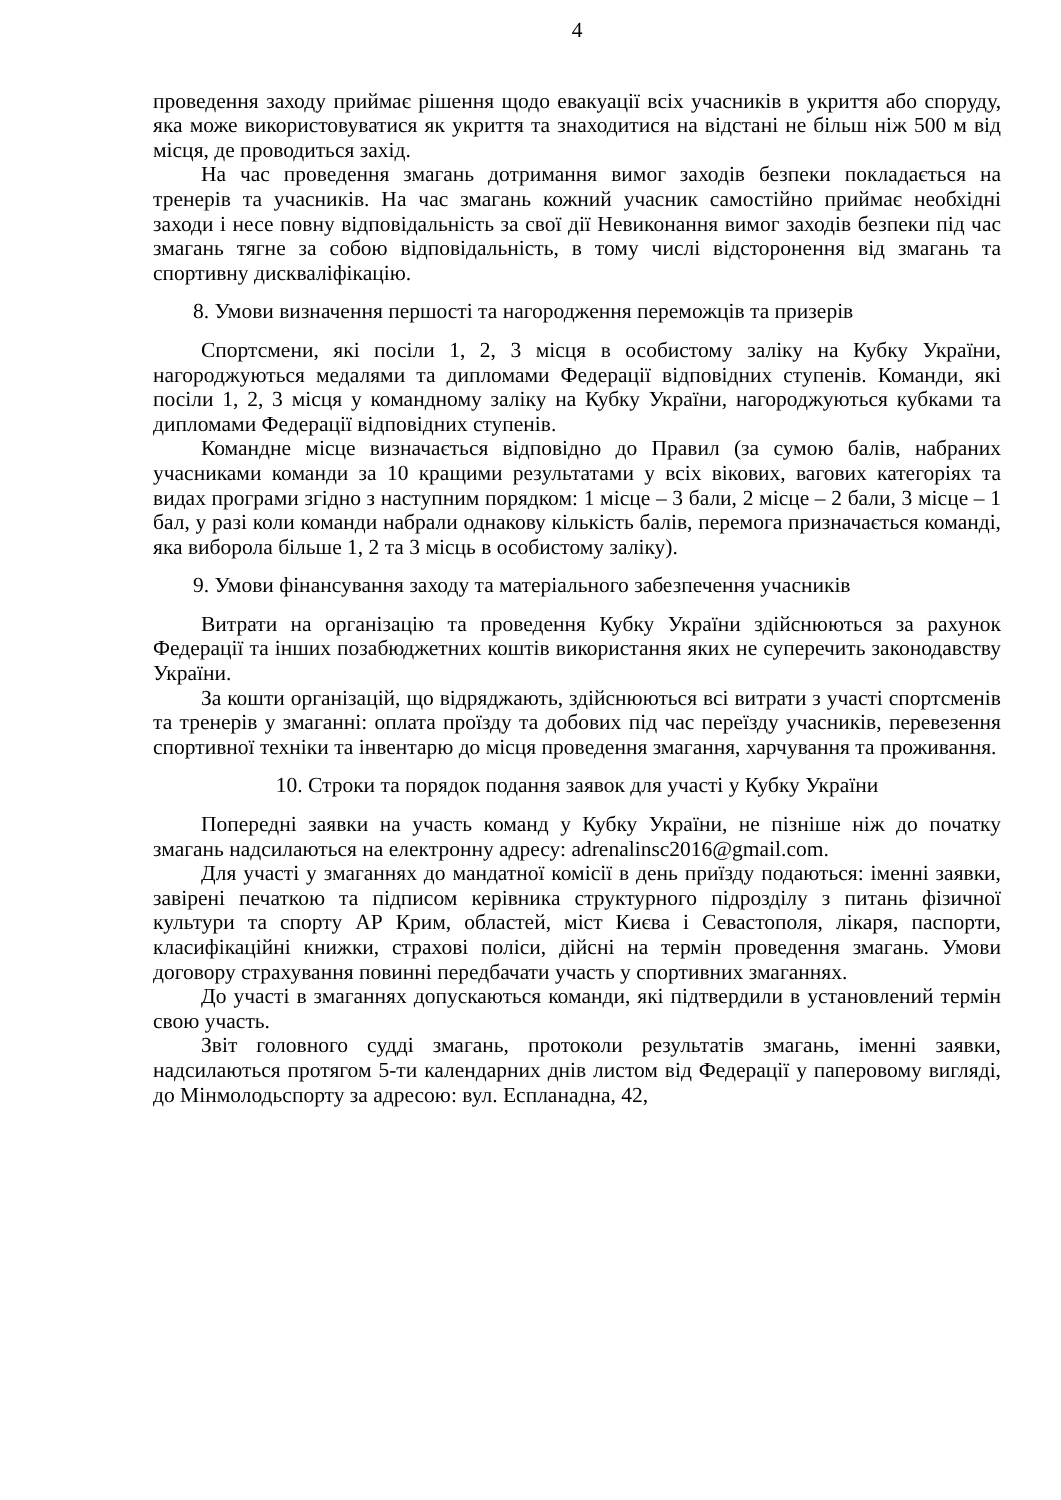4
проведення заходу приймає рішення щодо евакуації всіх учасників в укриття або споруду, яка може використовуватися як укриття та знаходитися на відстані не більш ніж 500 м від місця, де проводиться захід.
На час проведення змагань дотримання вимог заходів безпеки покладається на тренерів та учасників. На час змагань кожний учасник самостійно приймає необхідні заходи і несе повну відповідальність за свої дії Невиконання вимог заходів безпеки під час змагань тягне за собою відповідальність, в тому числі відсторонення від змагань та спортивну дискваліфікацію.
8. Умови визначення першості та нагородження переможців та призерів
Спортсмени, які посіли 1, 2, 3 місця в особистому заліку на Кубку України, нагороджуються медалями та дипломами Федерації відповідних ступенів. Команди, які посіли 1, 2, 3 місця у командному заліку на Кубку України, нагороджуються кубками та дипломами Федерації відповідних ступенів.
Командне місце визначається відповідно до Правил (за сумою балів, набраних учасниками команди за 10 кращими результатами у всіх вікових, вагових категоріях та видах програми згідно з наступним порядком: 1 місце – 3 бали, 2 місце – 2 бали, 3 місце – 1 бал, у разі коли команди набрали однакову кількість балів, перемога призначається команді, яка виборола більше 1, 2 та 3 місць в особистому заліку).
9. Умови фінансування заходу та матеріального забезпечення учасників
Витрати на організацію та проведення Кубку України здійснюються за рахунок Федерації та інших позабюджетних коштів використання яких не суперечить законодавству України.
За кошти організацій, що відряджають, здійснюються всі витрати з участі спортсменів та тренерів у змаганні: оплата проїзду та добових під час переїзду учасників, перевезення спортивної техніки та інвентарю до місця проведення змагання, харчування та проживання.
10. Строки та порядок подання заявок для участі у Кубку України
Попередні заявки на участь команд у Кубку України, не пізніше ніж до початку змагань надсилаються на електронну адресу: adrenalinsc2016@gmail.com.
Для участі у змаганнях до мандатної комісії в день приїзду подаються: іменні заявки, завірені печаткою та підписом керівника структурного підрозділу з питань фізичної культури та спорту АР Крим, областей, міст Києва і Севастополя, лікаря, паспорти, класифікаційні книжки, страхові поліси, дійсні на термін проведення змагань. Умови договору страхування повинні передбачати участь у спортивних змаганнях.
До участі в змаганнях допускаються команди, які підтвердили в установлений термін свою участь.
Звіт головного судді змагань, протоколи результатів змагань, іменні заявки, надсилаються протягом 5-ти календарних днів листом від Федерації у паперовому вигляді, до Мінмолодьспорту за адресою: вул. Еспланадна, 42,